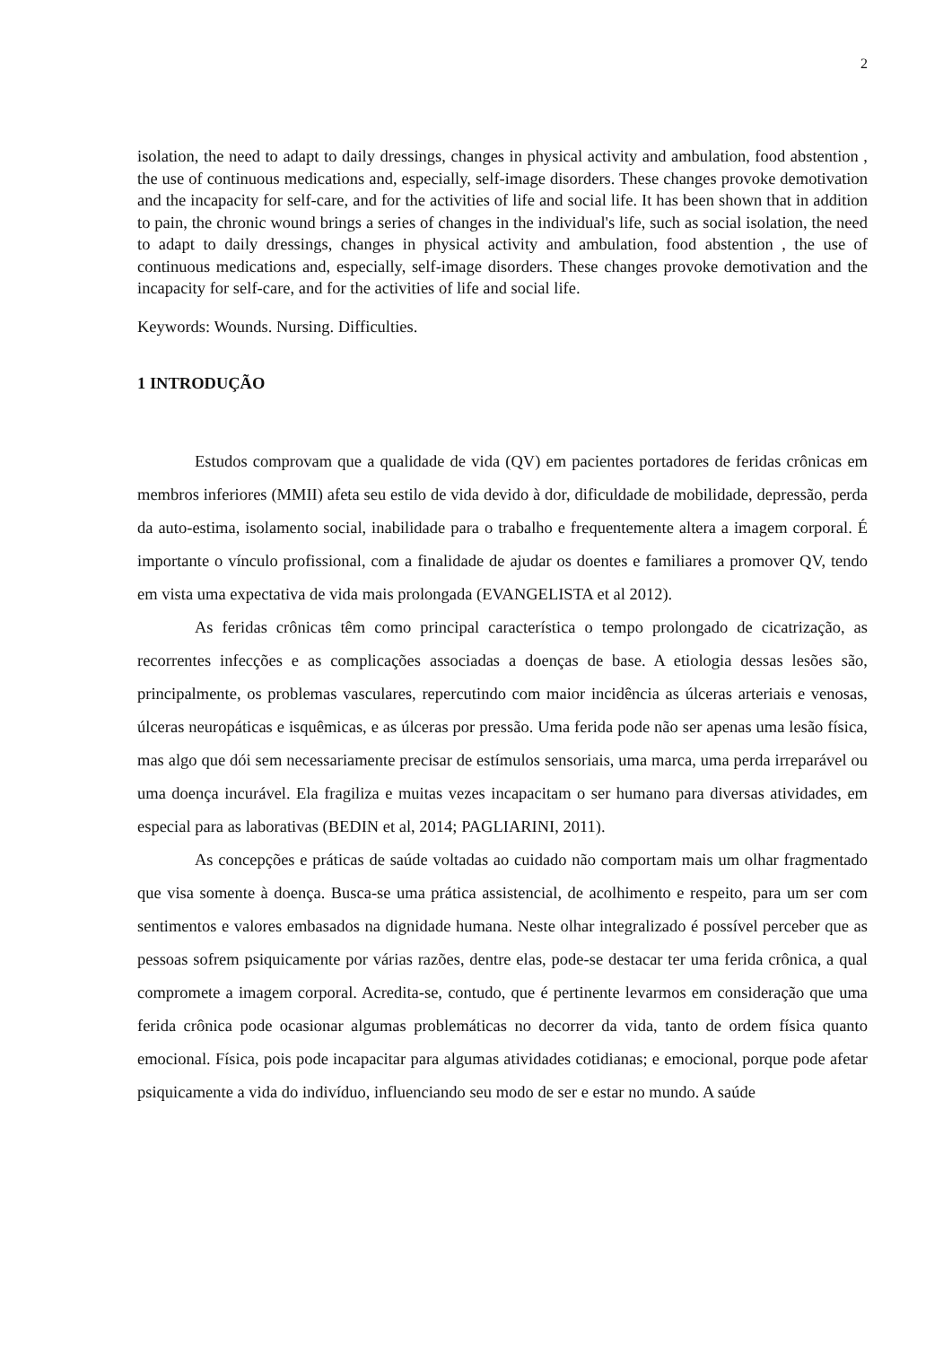2
isolation, the need to adapt to daily dressings, changes in physical activity and ambulation, food abstention , the use of continuous medications and, especially, self-image disorders. These changes provoke demotivation and the incapacity for self-care, and for the activities of life and social life. It has been shown that in addition to pain, the chronic wound brings a series of changes in the individual's life, such as social isolation, the need to adapt to daily dressings, changes in physical activity and ambulation, food abstention , the use of continuous medications and, especially, self-image disorders. These changes provoke demotivation and the incapacity for self-care, and for the activities of life and social life.
Keywords: Wounds. Nursing. Difficulties.
1 INTRODUÇÃO
Estudos comprovam que a qualidade de vida (QV) em pacientes portadores de feridas crônicas em membros inferiores (MMII) afeta seu estilo de vida devido à dor, dificuldade de mobilidade, depressão, perda da auto-estima, isolamento social, inabilidade para o trabalho e frequentemente altera a imagem corporal. É importante o vínculo profissional, com a finalidade de ajudar os doentes e familiares a promover QV, tendo em vista uma expectativa de vida mais prolongada (EVANGELISTA et al 2012).
As feridas crônicas têm como principal característica o tempo prolongado de cicatrização, as recorrentes infecções e as complicações associadas a doenças de base. A etiologia dessas lesões são, principalmente, os problemas vasculares, repercutindo com maior incidência as úlceras arteriais e venosas, úlceras neuropáticas e isquêmicas, e as úlceras por pressão. Uma ferida pode não ser apenas uma lesão física, mas algo que dói sem necessariamente precisar de estímulos sensoriais, uma marca, uma perda irreparável ou uma doença incurável. Ela fragiliza e muitas vezes incapacitam o ser humano para diversas atividades, em especial para as laborativas (BEDIN et al, 2014; PAGLIARINI, 2011).
As concepções e práticas de saúde voltadas ao cuidado não comportam mais um olhar fragmentado que visa somente à doença. Busca-se uma prática assistencial, de acolhimento e respeito, para um ser com sentimentos e valores embasados na dignidade humana. Neste olhar integralizado é possível perceber que as pessoas sofrem psiquicamente por várias razões, dentre elas, pode-se destacar ter uma ferida crônica, a qual compromete a imagem corporal. Acredita-se, contudo, que é pertinente levarmos em consideração que uma ferida crônica pode ocasionar algumas problemáticas no decorrer da vida, tanto de ordem física quanto emocional. Física, pois pode incapacitar para algumas atividades cotidianas; e emocional, porque pode afetar psiquicamente a vida do indivíduo, influenciando seu modo de ser e estar no mundo. A saúde